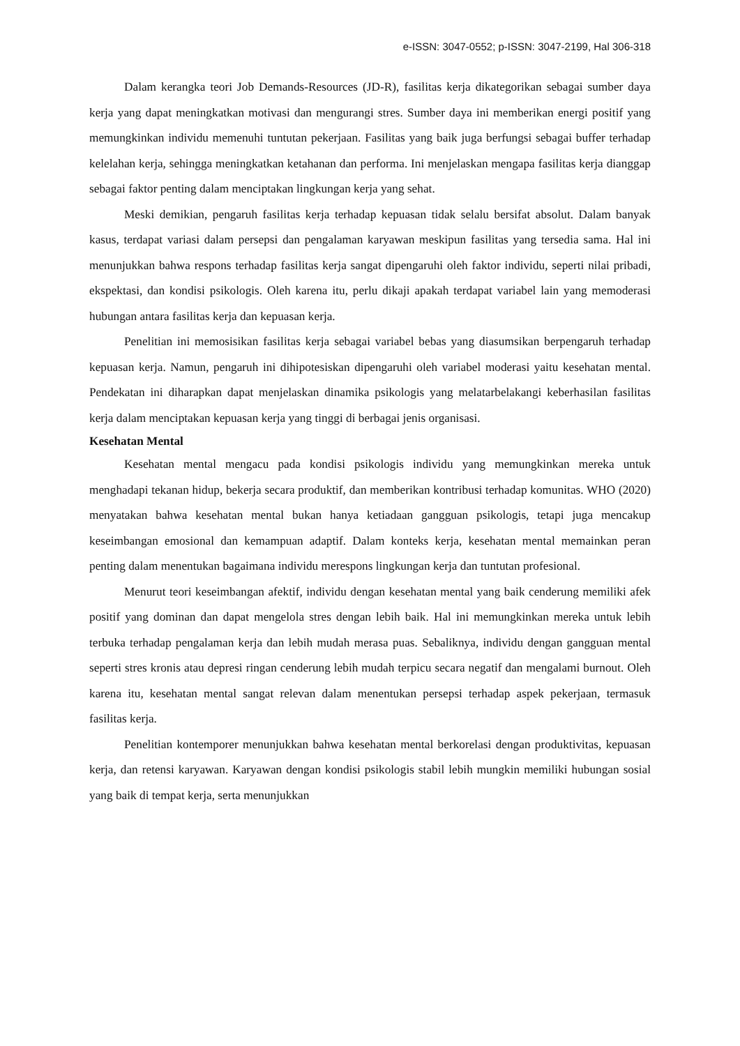e-ISSN: 3047-0552; p-ISSN: 3047-2199, Hal 306-318
Dalam kerangka teori Job Demands-Resources (JD-R), fasilitas kerja dikategorikan sebagai sumber daya kerja yang dapat meningkatkan motivasi dan mengurangi stres. Sumber daya ini memberikan energi positif yang memungkinkan individu memenuhi tuntutan pekerjaan. Fasilitas yang baik juga berfungsi sebagai buffer terhadap kelelahan kerja, sehingga meningkatkan ketahanan dan performa. Ini menjelaskan mengapa fasilitas kerja dianggap sebagai faktor penting dalam menciptakan lingkungan kerja yang sehat.
Meski demikian, pengaruh fasilitas kerja terhadap kepuasan tidak selalu bersifat absolut. Dalam banyak kasus, terdapat variasi dalam persepsi dan pengalaman karyawan meskipun fasilitas yang tersedia sama. Hal ini menunjukkan bahwa respons terhadap fasilitas kerja sangat dipengaruhi oleh faktor individu, seperti nilai pribadi, ekspektasi, dan kondisi psikologis. Oleh karena itu, perlu dikaji apakah terdapat variabel lain yang memoderasi hubungan antara fasilitas kerja dan kepuasan kerja.
Penelitian ini memosisikan fasilitas kerja sebagai variabel bebas yang diasumsikan berpengaruh terhadap kepuasan kerja. Namun, pengaruh ini dihipotesiskan dipengaruhi oleh variabel moderasi yaitu kesehatan mental. Pendekatan ini diharapkan dapat menjelaskan dinamika psikologis yang melatarbelakangi keberhasilan fasilitas kerja dalam menciptakan kepuasan kerja yang tinggi di berbagai jenis organisasi.
Kesehatan Mental
Kesehatan mental mengacu pada kondisi psikologis individu yang memungkinkan mereka untuk menghadapi tekanan hidup, bekerja secara produktif, dan memberikan kontribusi terhadap komunitas. WHO (2020) menyatakan bahwa kesehatan mental bukan hanya ketiadaan gangguan psikologis, tetapi juga mencakup keseimbangan emosional dan kemampuan adaptif. Dalam konteks kerja, kesehatan mental memainkan peran penting dalam menentukan bagaimana individu merespons lingkungan kerja dan tuntutan profesional.
Menurut teori keseimbangan afektif, individu dengan kesehatan mental yang baik cenderung memiliki afek positif yang dominan dan dapat mengelola stres dengan lebih baik. Hal ini memungkinkan mereka untuk lebih terbuka terhadap pengalaman kerja dan lebih mudah merasa puas. Sebaliknya, individu dengan gangguan mental seperti stres kronis atau depresi ringan cenderung lebih mudah terpicu secara negatif dan mengalami burnout. Oleh karena itu, kesehatan mental sangat relevan dalam menentukan persepsi terhadap aspek pekerjaan, termasuk fasilitas kerja.
Penelitian kontemporer menunjukkan bahwa kesehatan mental berkorelasi dengan produktivitas, kepuasan kerja, dan retensi karyawan. Karyawan dengan kondisi psikologis stabil lebih mungkin memiliki hubungan sosial yang baik di tempat kerja, serta menunjukkan